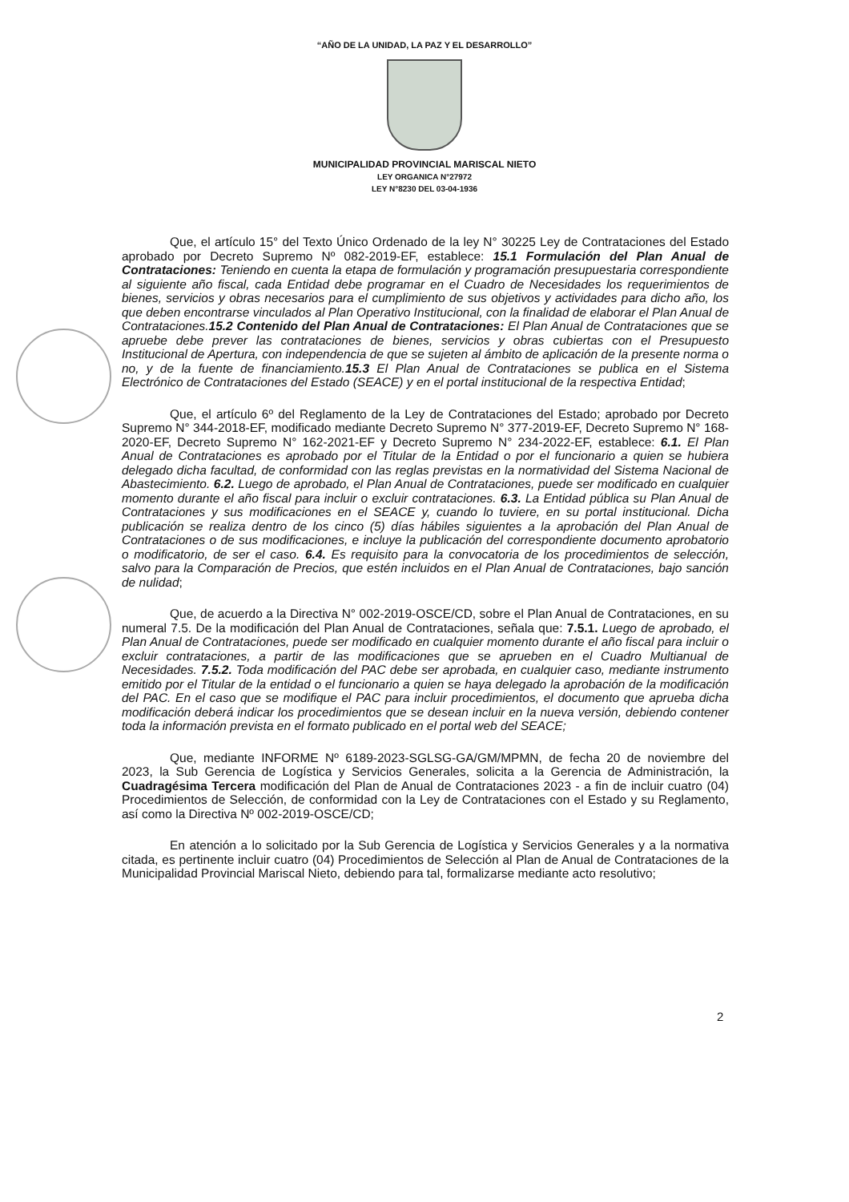“AÑO DE LA UNIDAD, LA PAZ Y EL DESARROLLO”
MUNICIPALIDAD PROVINCIAL MARISCAL NIETO
LEY ORGANICA N°27972
LEY N°8230 DEL 03-04-1936
Que, el artículo 15° del Texto Único Ordenado de la ley N° 30225 Ley de Contrataciones del Estado aprobado por Decreto Supremo Nº 082-2019-EF, establece: 15.1 Formulación del Plan Anual de Contrataciones: Teniendo en cuenta la etapa de formulación y programación presupuestaria correspondiente al siguiente año fiscal, cada Entidad debe programar en el Cuadro de Necesidades los requerimientos de bienes, servicios y obras necesarios para el cumplimiento de sus objetivos y actividades para dicho año, los que deben encontrarse vinculados al Plan Operativo Institucional, con la finalidad de elaborar el Plan Anual de Contrataciones.15.2 Contenido del Plan Anual de Contrataciones: El Plan Anual de Contrataciones que se apruebe debe prever las contrataciones de bienes, servicios y obras cubiertas con el Presupuesto Institucional de Apertura, con independencia de que se sujeten al ámbito de aplicación de la presente norma o no, y de la fuente de financiamiento.15.3 El Plan Anual de Contrataciones se publica en el Sistema Electrónico de Contrataciones del Estado (SEACE) y en el portal institucional de la respectiva Entidad;
Que, el artículo 6º del Reglamento de la Ley de Contrataciones del Estado; aprobado por Decreto Supremo N° 344-2018-EF, modificado mediante Decreto Supremo N° 377-2019-EF, Decreto Supremo N° 168-2020-EF, Decreto Supremo N° 162-2021-EF y Decreto Supremo N° 234-2022-EF, establece: 6.1. El Plan Anual de Contrataciones es aprobado por el Titular de la Entidad o por el funcionario a quien se hubiera delegado dicha facultad, de conformidad con las reglas previstas en la normatividad del Sistema Nacional de Abastecimiento. 6.2. Luego de aprobado, el Plan Anual de Contrataciones, puede ser modificado en cualquier momento durante el año fiscal para incluir o excluir contrataciones. 6.3. La Entidad pública su Plan Anual de Contrataciones y sus modificaciones en el SEACE y, cuando lo tuviere, en su portal institucional. Dicha publicación se realiza dentro de los cinco (5) días hábiles siguientes a la aprobación del Plan Anual de Contrataciones o de sus modificaciones, e incluye la publicación del correspondiente documento aprobatorio o modificatorio, de ser el caso. 6.4. Es requisito para la convocatoria de los procedimientos de selección, salvo para la Comparación de Precios, que estén incluidos en el Plan Anual de Contrataciones, bajo sanción de nulidad;
Que, de acuerdo a la Directiva N° 002-2019-OSCE/CD, sobre el Plan Anual de Contrataciones, en su numeral 7.5. De la modificación del Plan Anual de Contrataciones, señala que: 7.5.1. Luego de aprobado, el Plan Anual de Contrataciones, puede ser modificado en cualquier momento durante el año fiscal para incluir o excluir contrataciones, a partir de las modificaciones que se aprueben en el Cuadro Multianual de Necesidades. 7.5.2. Toda modificación del PAC debe ser aprobada, en cualquier caso, mediante instrumento emitido por el Titular de la entidad o el funcionario a quien se haya delegado la aprobación de la modificación del PAC. En el caso que se modifique el PAC para incluir procedimientos, el documento que aprueba dicha modificación deberá indicar los procedimientos que se desean incluir en la nueva versión, debiendo contener toda la información prevista en el formato publicado en el portal web del SEACE;
Que, mediante INFORME Nº 6189-2023-SGLSG-GA/GM/MPMN, de fecha 20 de noviembre del 2023, la Sub Gerencia de Logística y Servicios Generales, solicita a la Gerencia de Administración, la Cuadragésima Tercera modificación del Plan de Anual de Contrataciones 2023 - a fin de incluir cuatro (04) Procedimientos de Selección, de conformidad con la Ley de Contrataciones con el Estado y su Reglamento, así como la Directiva Nº 002-2019-OSCE/CD;
En atención a lo solicitado por la Sub Gerencia de Logística y Servicios Generales y a la normativa citada, es pertinente incluir cuatro (04) Procedimientos de Selección al Plan de Anual de Contrataciones de la Municipalidad Provincial Mariscal Nieto, debiendo para tal, formalizarse mediante acto resolutivo;
2